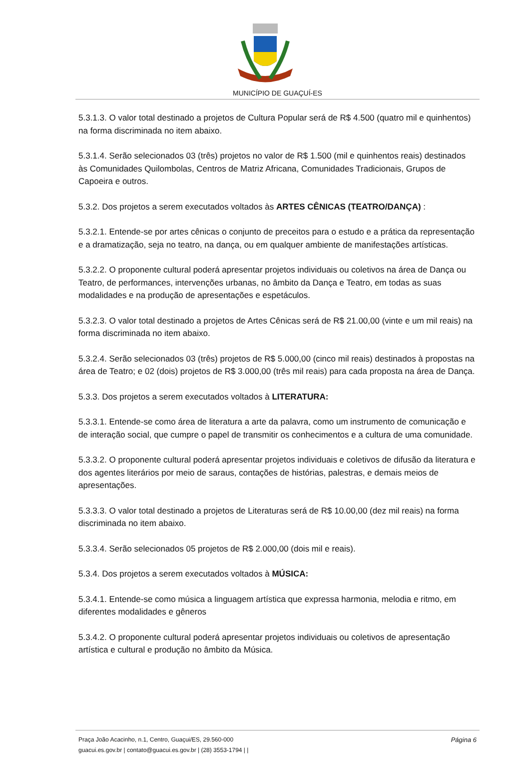MUNICÍPIO DE GUAÇUÍ-ES
5.3.1.3. O valor total destinado a projetos de Cultura Popular será de R$ 4.500 (quatro mil e quinhentos) na forma discriminada no item abaixo.
5.3.1.4. Serão selecionados 03 (três) projetos no valor de R$ 1.500 (mil e quinhentos reais) destinados às Comunidades Quilombolas, Centros de Matriz Africana, Comunidades Tradicionais, Grupos de Capoeira e outros.
5.3.2. Dos projetos a serem executados voltados às ARTES CÊNICAS (TEATRO/DANÇA) :
5.3.2.1. Entende-se por artes cênicas o conjunto de preceitos para o estudo e a prática da representação e a dramatização, seja no teatro, na dança, ou em qualquer ambiente de manifestações artísticas.
5.3.2.2. O proponente cultural poderá apresentar projetos individuais ou coletivos na área de Dança ou Teatro, de performances, intervenções urbanas, no âmbito da Dança e Teatro, em todas as suas modalidades e na produção de apresentações e espetáculos.
5.3.2.3. O valor total destinado a projetos de Artes Cênicas será de R$ 21.00,00 (vinte e um mil reais) na forma discriminada no item abaixo.
5.3.2.4. Serão selecionados 03 (três) projetos de R$ 5.000,00 (cinco mil reais) destinados à propostas na área de Teatro; e 02 (dois) projetos de R$ 3.000,00 (três mil reais) para cada proposta na área de Dança.
5.3.3. Dos projetos a serem executados voltados à LITERATURA:
5.3.3.1. Entende-se como área de literatura a arte da palavra, como um instrumento de comunicação e de interação social, que cumpre o papel de transmitir os conhecimentos e a cultura de uma comunidade.
5.3.3.2. O proponente cultural poderá apresentar projetos individuais e coletivos de difusão da literatura e dos agentes literários por meio de saraus, contações de histórias, palestras, e demais meios de apresentações.
5.3.3.3. O valor total destinado a projetos de Literaturas será de R$ 10.00,00 (dez mil reais) na forma discriminada no item abaixo.
5.3.3.4. Serão selecionados 05 projetos de R$ 2.000,00 (dois mil e reais).
5.3.4. Dos projetos a serem executados voltados à MÚSICA:
5.3.4.1. Entende-se como música a linguagem artística que expressa harmonia, melodia e ritmo, em diferentes modalidades e gêneros
5.3.4.2. O proponente cultural poderá apresentar projetos individuais ou coletivos de apresentação artística e cultural e produção no âmbito da Música.
Página 6 Praça João Acacinho, n.1, Centro, Guaçui/ES, 29.560-000
guacui.es.gov.br | contato@guacui.es.gov.br | (28) 3553-1794 | |